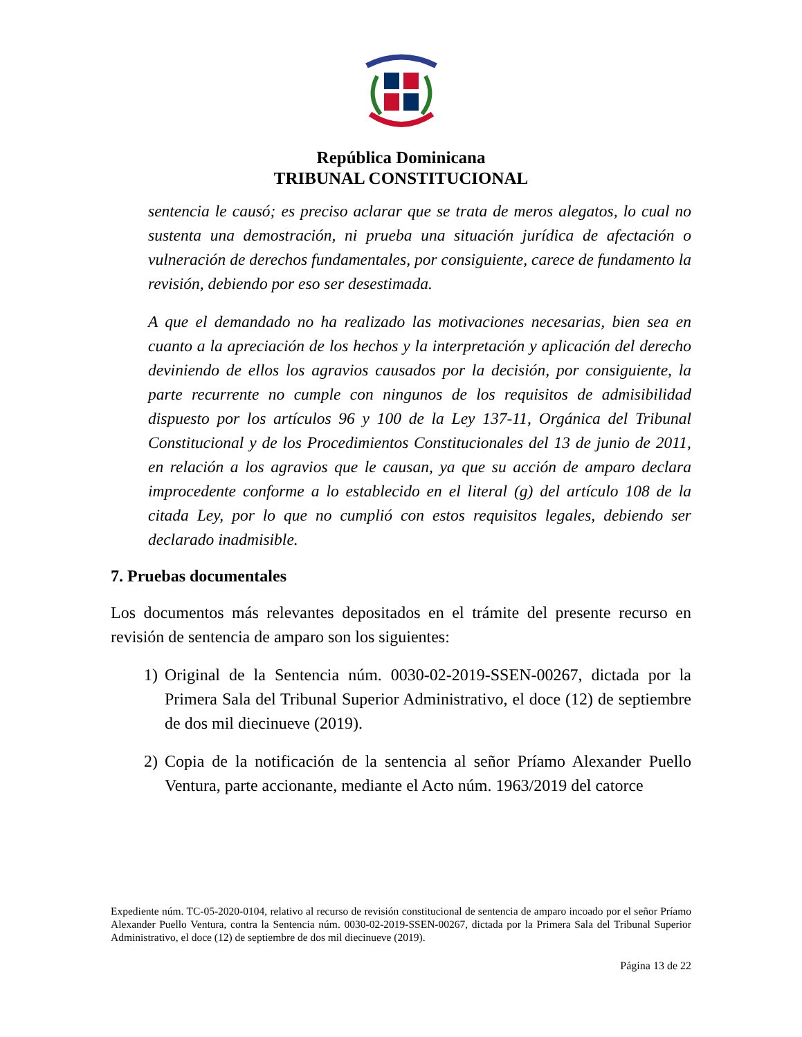República Dominicana
TRIBUNAL CONSTITUCIONAL
sentencia le causó; es preciso aclarar que se trata de meros alegatos, lo cual no sustenta una demostración, ni prueba una situación jurídica de afectación o vulneración de derechos fundamentales, por consiguiente, carece de fundamento la revisión, debiendo por eso ser desestimada.
A que el demandado no ha realizado las motivaciones necesarias, bien sea en cuanto a la apreciación de los hechos y la interpretación y aplicación del derecho deviniendo de ellos los agravios causados por la decisión, por consiguiente, la parte recurrente no cumple con ningunos de los requisitos de admisibilidad dispuesto por los artículos 96 y 100 de la Ley 137-11, Orgánica del Tribunal Constitucional y de los Procedimientos Constitucionales del 13 de junio de 2011, en relación a los agravios que le causan, ya que su acción de amparo declara improcedente conforme a lo establecido en el literal (g) del artículo 108 de la citada Ley, por lo que no cumplió con estos requisitos legales, debiendo ser declarado inadmisible.
7. Pruebas documentales
Los documentos más relevantes depositados en el trámite del presente recurso en revisión de sentencia de amparo son los siguientes:
1) Original de la Sentencia núm. 0030-02-2019-SSEN-00267, dictada por la Primera Sala del Tribunal Superior Administrativo, el doce (12) de septiembre de dos mil diecinueve (2019).
2) Copia de la notificación de la sentencia al señor Príamo Alexander Puello Ventura, parte accionante, mediante el Acto núm. 1963/2019 del catorce
Expediente núm. TC-05-2020-0104, relativo al recurso de revisión constitucional de sentencia de amparo incoado por el señor Príamo Alexander Puello Ventura, contra la Sentencia núm. 0030-02-2019-SSEN-00267, dictada por la Primera Sala del Tribunal Superior Administrativo, el doce (12) de septiembre de dos mil diecinueve (2019).
Página 13 de 22